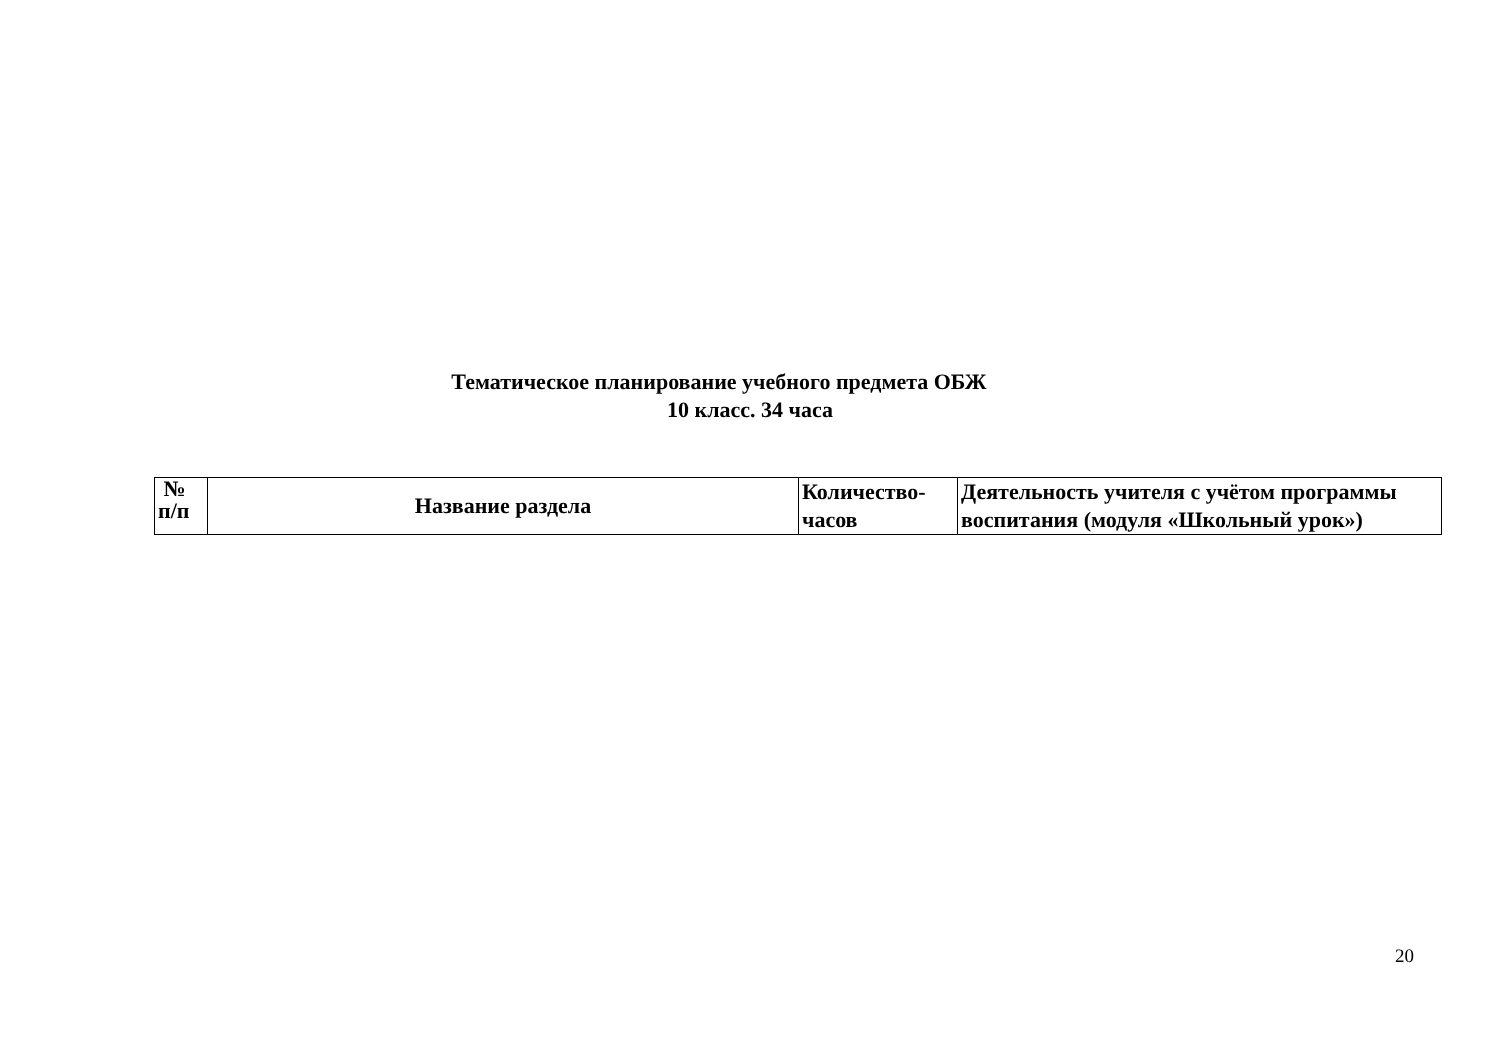Тематическое планирование учебного предмета ОБЖ
10 класс. 34 часа
| № п/п | Название раздела | Количество- часов | Деятельность учителя с учётом программы воспитания (модуля «Школьный урок») |
| --- | --- | --- | --- |
20